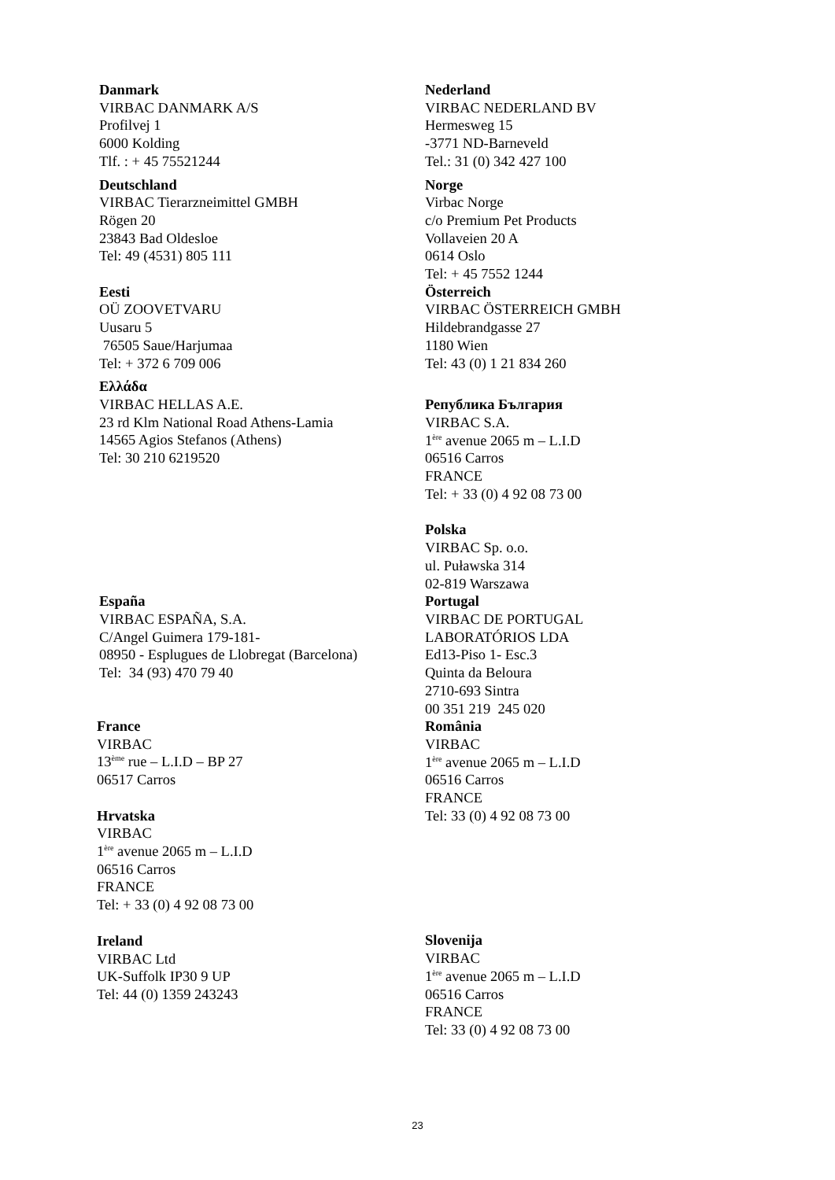Danmark
VIRBAC DANMARK A/S
Profilvej 1
6000 Kolding
Tlf. : + 45 75521244
Nederland
VIRBAC NEDERLAND BV
Hermesweg 15
-3771 ND-Barneveld
Tel.: 31 (0) 342 427 100
Deutschland
VIRBAC Tierarzneimittel GMBH
Rögen 20
23843 Bad Oldesloe
Tel: 49 (4531) 805 111
Norge
Virbac Norge
c/o Premium Pet Products
Vollaveien 20 A
0614 Oslo
Tel: + 45 7552 1244
Eesti
OÜ ZOOVETVARU
Uusaru 5
76505 Saue/Harjumaa
Tel: + 372 6 709 006
Ελλάδα
VIRBAC HELLAS A.E.
23 rd Klm National Road Athens-Lamia
14565 Agios Stefanos (Athens)
Tel: 30 210 6219520
Österreich
VIRBAC ÖSTERREICH GMBH
Hildebrandgasse 27
1180 Wien
Tel: 43 (0) 1 21 834 260
Република България
VIRBAC S.A.
1<sup>ère</sup> avenue 2065 m – L.I.D
06516 Carros
FRANCE
Tel: + 33 (0) 4 92 08 73 00
Polska
VIRBAC Sp. o.o.
ul. Puławska 314
02-819 Warszawa
España
VIRBAC ESPAÑA, S.A.
C/Angel Guimera 179-181-
08950 - Esplugues de Llobregat (Barcelona)
Tel: 34 (93) 470 79 40
France
VIRBAC
13<sup>ème</sup> rue – L.I.D – BP 27
06517 Carros
Hrvatska
VIRBAC
1<sup>ère</sup> avenue 2065 m – L.I.D
06516 Carros
FRANCE
Tel: + 33 (0) 4 92 08 73 00
Ireland
VIRBAC Ltd
UK-Suffolk IP30 9 UP
Tel: 44 (0) 1359 243243
Portugal
VIRBAC DE PORTUGAL
LABORATÓRIOS LDA
Ed13-Piso 1- Esc.3
Quinta da Beloura
2710-693 Sintra
00 351 219 245 020
România
VIRBAC
1<sup>ère</sup> avenue 2065 m – L.I.D
06516 Carros
FRANCE
Tel: 33 (0) 4 92 08 73 00
Slovenija
VIRBAC
1<sup>ère</sup> avenue 2065 m – L.I.D
06516 Carros
FRANCE
Tel: 33 (0) 4 92 08 73 00
23